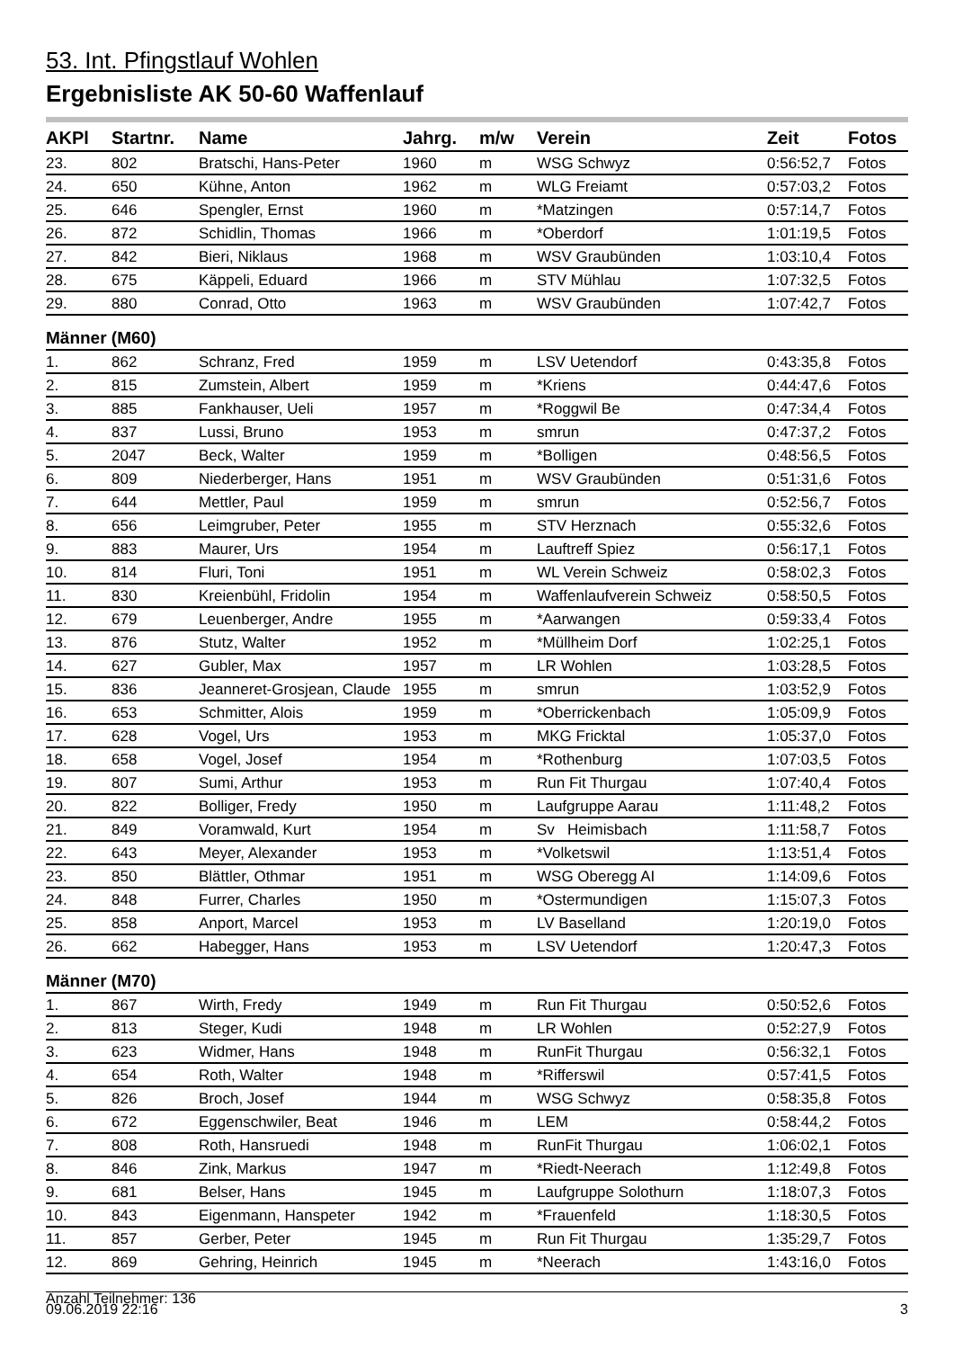53. Int. Pfingstlauf Wohlen
Ergebnisliste AK 50-60 Waffenlauf
| AKPl | Startnr. | Name | Jahrg. | m/w | Verein | Zeit | Fotos |
| --- | --- | --- | --- | --- | --- | --- | --- |
| 23. | 802 | Bratschi, Hans-Peter | 1960 | m | WSG Schwyz | 0:56:52,7 | Fotos |
| 24. | 650 | Kühne, Anton | 1962 | m | WLG Freiamt | 0:57:03,2 | Fotos |
| 25. | 646 | Spengler, Ernst | 1960 | m | *Matzingen | 0:57:14,7 | Fotos |
| 26. | 872 | Schidlin, Thomas | 1966 | m | *Oberdorf | 1:01:19,5 | Fotos |
| 27. | 842 | Bieri, Niklaus | 1968 | m | WSV Graubünden | 1:03:10,4 | Fotos |
| 28. | 675 | Käppeli, Eduard | 1966 | m | STV Mühlau | 1:07:32,5 | Fotos |
| 29. | 880 | Conrad, Otto | 1963 | m | WSV Graubünden | 1:07:42,7 | Fotos |
| Männer (M60) | | | | | | | |
| 1. | 862 | Schranz, Fred | 1959 | m | LSV Uetendorf | 0:43:35,8 | Fotos |
| 2. | 815 | Zumstein, Albert | 1959 | m | *Kriens | 0:44:47,6 | Fotos |
| 3. | 885 | Fankhauser, Ueli | 1957 | m | *Roggwil Be | 0:47:34,4 | Fotos |
| 4. | 837 | Lussi, Bruno | 1953 | m | smrun | 0:47:37,2 | Fotos |
| 5. | 2047 | Beck, Walter | 1959 | m | *Bolligen | 0:48:56,5 | Fotos |
| 6. | 809 | Niederberger, Hans | 1951 | m | WSV Graubünden | 0:51:31,6 | Fotos |
| 7. | 644 | Mettler, Paul | 1959 | m | smrun | 0:52:56,7 | Fotos |
| 8. | 656 | Leimgruber, Peter | 1955 | m | STV Herznach | 0:55:32,6 | Fotos |
| 9. | 883 | Maurer, Urs | 1954 | m | Lauftreff Spiez | 0:56:17,1 | Fotos |
| 10. | 814 | Fluri, Toni | 1951 | m | WL Verein Schweiz | 0:58:02,3 | Fotos |
| 11. | 830 | Kreienbühl, Fridolin | 1954 | m | Waffenlaufverein Schweiz | 0:58:50,5 | Fotos |
| 12. | 679 | Leuenberger, Andre | 1955 | m | *Aarwangen | 0:59:33,4 | Fotos |
| 13. | 876 | Stutz, Walter | 1952 | m | *Müllheim Dorf | 1:02:25,1 | Fotos |
| 14. | 627 | Gubler, Max | 1957 | m | LR Wohlen | 1:03:28,5 | Fotos |
| 15. | 836 | Jeanneret-Grosjean, Claude | 1955 | m | smrun | 1:03:52,9 | Fotos |
| 16. | 653 | Schmitter, Alois | 1959 | m | *Oberrickenbach | 1:05:09,9 | Fotos |
| 17. | 628 | Vogel, Urs | 1953 | m | MKG Fricktal | 1:05:37,0 | Fotos |
| 18. | 658 | Vogel, Josef | 1954 | m | *Rothenburg | 1:07:03,5 | Fotos |
| 19. | 807 | Sumi, Arthur | 1953 | m | Run Fit Thurgau | 1:07:40,4 | Fotos |
| 20. | 822 | Bolliger, Fredy | 1950 | m | Laufgruppe Aarau | 1:11:48,2 | Fotos |
| 21. | 849 | Voramwald, Kurt | 1954 | m | Sv Heimisbach | 1:11:58,7 | Fotos |
| 22. | 643 | Meyer, Alexander | 1953 | m | *Volketswil | 1:13:51,4 | Fotos |
| 23. | 850 | Blättler, Othmar | 1951 | m | WSG Oberegg AI | 1:14:09,6 | Fotos |
| 24. | 848 | Furrer, Charles | 1950 | m | *Ostermundigen | 1:15:07,3 | Fotos |
| 25. | 858 | Anport, Marcel | 1953 | m | LV Baselland | 1:20:19,0 | Fotos |
| 26. | 662 | Habegger, Hans | 1953 | m | LSV Uetendorf | 1:20:47,3 | Fotos |
| Männer (M70) | | | | | | | |
| 1. | 867 | Wirth, Fredy | 1949 | m | Run Fit Thurgau | 0:50:52,6 | Fotos |
| 2. | 813 | Steger, Kudi | 1948 | m | LR Wohlen | 0:52:27,9 | Fotos |
| 3. | 623 | Widmer, Hans | 1948 | m | RunFit Thurgau | 0:56:32,1 | Fotos |
| 4. | 654 | Roth, Walter | 1948 | m | *Rifferswil | 0:57:41,5 | Fotos |
| 5. | 826 | Broch, Josef | 1944 | m | WSG Schwyz | 0:58:35,8 | Fotos |
| 6. | 672 | Eggenschwiler, Beat | 1946 | m | LEM | 0:58:44,2 | Fotos |
| 7. | 808 | Roth, Hansruedi | 1948 | m | RunFit Thurgau | 1:06:02,1 | Fotos |
| 8. | 846 | Zink, Markus | 1947 | m | *Riedt-Neerach | 1:12:49,8 | Fotos |
| 9. | 681 | Belser, Hans | 1945 | m | Laufgruppe Solothurn | 1:18:07,3 | Fotos |
| 10. | 843 | Eigenmann, Hanspeter | 1942 | m | *Frauenfeld | 1:18:30,5 | Fotos |
| 11. | 857 | Gerber, Peter | 1945 | m | Run Fit Thurgau | 1:35:29,7 | Fotos |
| 12. | 869 | Gehring, Heinrich | 1945 | m | *Neerach | 1:43:16,0 | Fotos |
Anzahl Teilnehmer: 136
09.06.2019 22:16 3